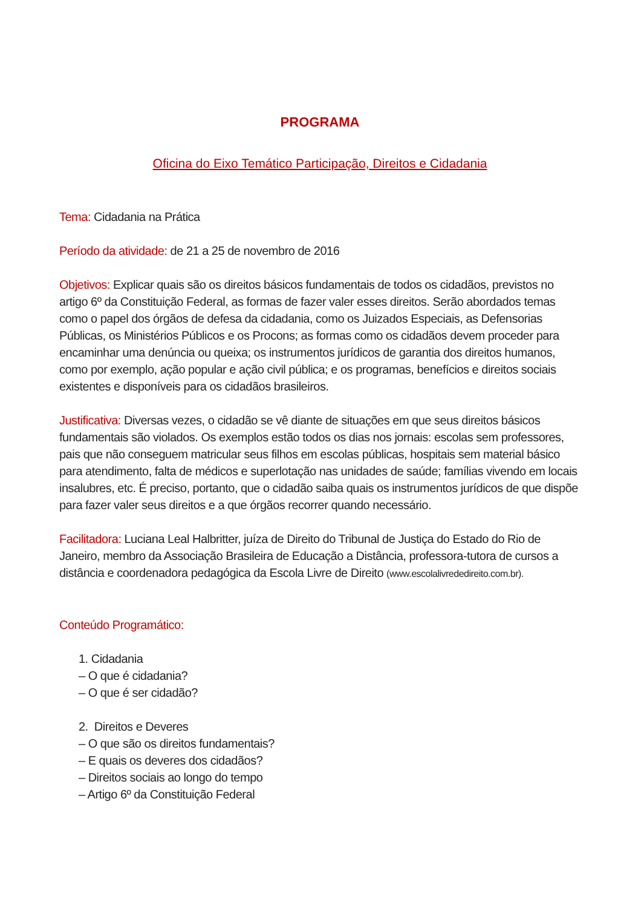PROGRAMA
Oficina do Eixo Temático Participação, Direitos e Cidadania
Tema: Cidadania na Prática
Período da atividade: de 21 a 25 de novembro de 2016
Objetivos: Explicar quais são os direitos básicos fundamentais de todos os cidadãos, previstos no artigo 6º da Constituição Federal, as formas de fazer valer esses direitos. Serão abordados temas como o papel dos órgãos de defesa da cidadania, como os Juizados Especiais, as Defensorias Públicas, os Ministérios Públicos e os Procons; as formas como os cidadãos devem proceder para encaminhar uma denúncia ou queixa; os instrumentos jurídicos de garantia dos direitos humanos, como por exemplo, ação popular e ação civil pública; e os programas, benefícios e direitos sociais existentes e disponíveis para os cidadãos brasileiros.
Justificativa: Diversas vezes, o cidadão se vê diante de situações em que seus direitos básicos fundamentais são violados. Os exemplos estão todos os dias nos jornais: escolas sem professores, pais que não conseguem matricular seus filhos em escolas públicas, hospitais sem material básico para atendimento, falta de médicos e superlotação nas unidades de saúde; famílias vivendo em locais insalubres, etc. É preciso, portanto, que o cidadão saiba quais os instrumentos jurídicos de que dispõe para fazer valer seus direitos e a que órgãos recorrer quando necessário.
Facilitadora: Luciana Leal Halbritter, juíza de Direito do Tribunal de Justiça do Estado do Rio de Janeiro, membro da Associação Brasileira de Educação a Distância, professora-tutora de cursos a distância e coordenadora pedagógica da Escola Livre de Direito (www.escolalivrededireito.com.br).
Conteúdo Programático:
1. Cidadania
– O que é cidadania?
– O que é ser cidadão?
2. Direitos e Deveres
– O que são os direitos fundamentais?
– E quais os deveres dos cidadãos?
– Direitos sociais ao longo do tempo
– Artigo 6º da Constituição Federal